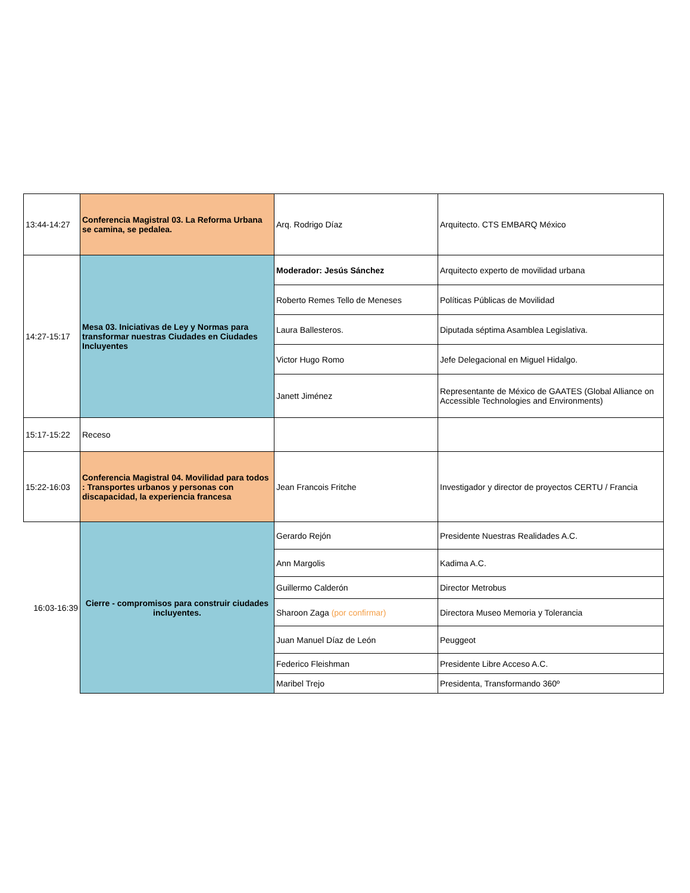| 13:44-14:27 | Conferencia Magistral 03. La Reforma Urbana se camina, se pedalea. | Arq. Rodrigo Díaz | Arquitecto. CTS EMBARQ México |
| 14:27-15:17 | Mesa 03. Iniciativas de Ley y Normas para transformar nuestras Ciudades en Ciudades Incluyentes | Moderador: Jesús Sánchez | Arquitecto experto de movilidad urbana |
| | | Roberto Remes Tello de Meneses | Políticas Públicas de Movilidad |
| | | Laura Ballesteros. | Diputada séptima Asamblea Legislativa. |
| | | Victor Hugo Romo | Jefe Delegacional en Miguel Hidalgo. |
| | | Janett Jiménez | Representante de México de GAATES (Global Alliance on Accessible Technologies and Environments) |
| 15:17-15:22 | Receso | | |
| 15:22-16:03 | Conferencia Magistral 04. Movilidad para todos : Transportes urbanos y personas con discapacidad, la experiencia francesa | Jean Francois Fritche | Investigador y director de proyectos CERTU / Francia |
| 16:03-16:39 | Cierre - compromisos para construir ciudades incluyentes. | Gerardo Rejón | Presidente Nuestras Realidades A.C. |
| | | Ann Margolis | Kadima A.C. |
| | | Guillermo Calderón | Director Metrobus |
| | | Sharoon Zaga (por confirmar) | Directora Museo Memoria y Tolerancia |
| | | Juan Manuel Díaz de León | Peuggeot |
| | | Federico Fleishman | Presidente Libre Acceso A.C. |
| | | Maribel Trejo | Presidenta, Transformando 360º |